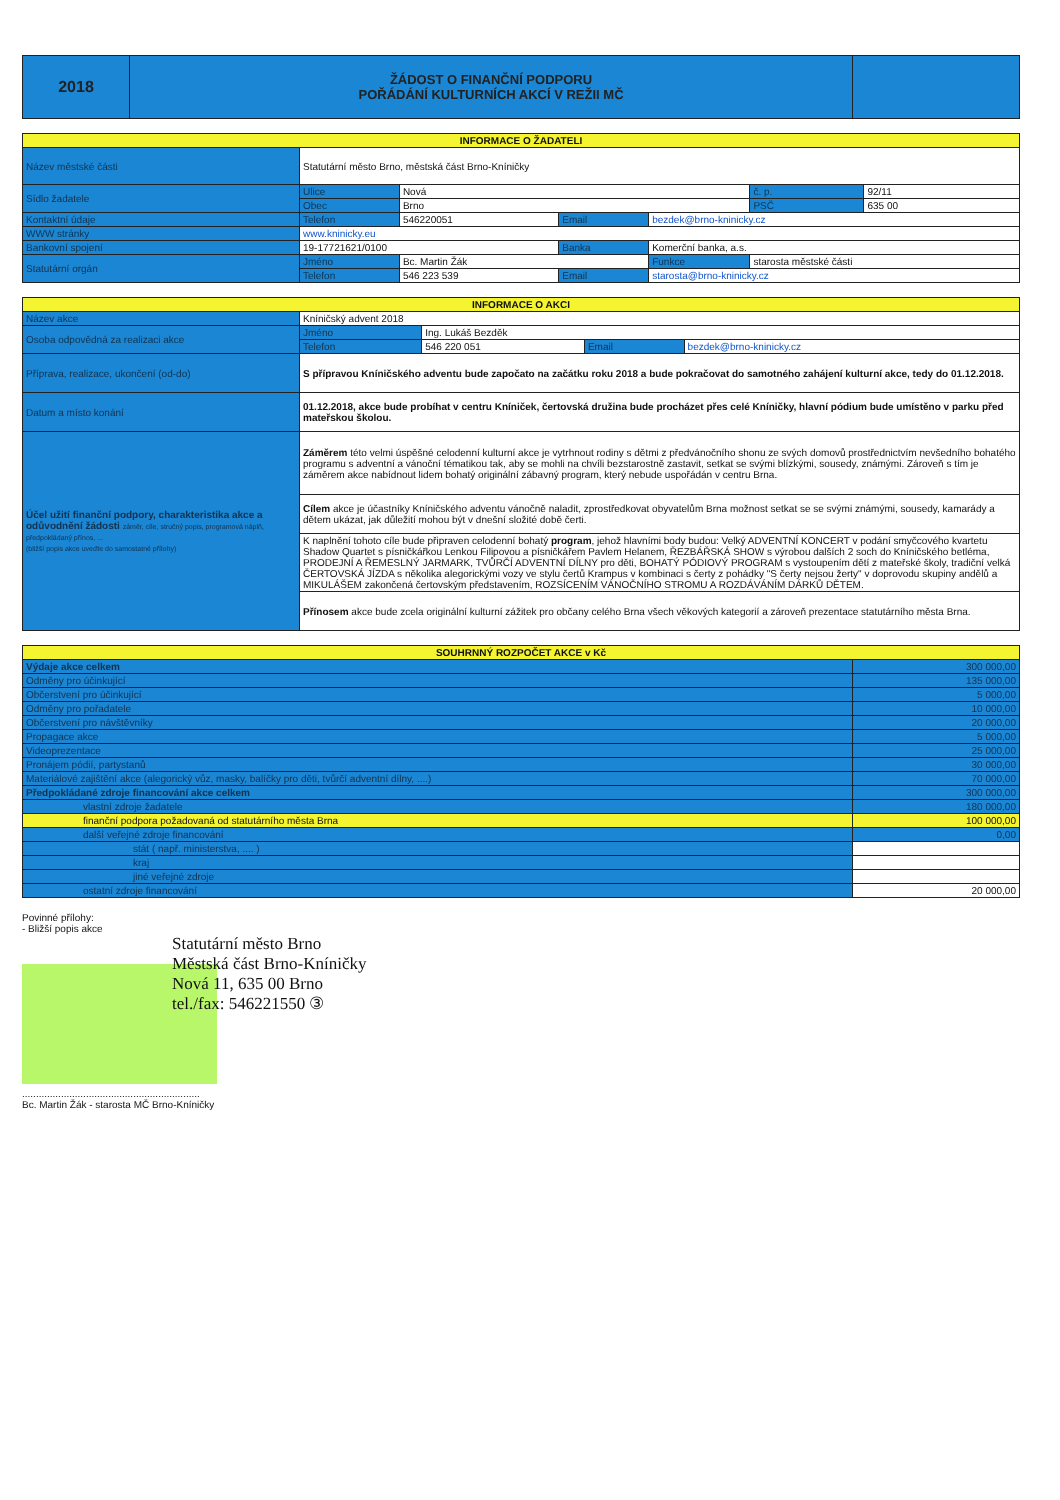| 2018 | ŽÁDOST O FINANČNÍ PODPORU POŘÁDÁNÍ KULTURNÍCH AKCÍ V REŽII MČ | |
| INFORMACE O ŽADATELI | | | | | | |
| Název městské části | Statutární město Brno, městská část Brno-Kníničky | | | | | |
| Sídlo žadatele | Ulice | Nová | | | č. p. | 92/11 |
| | Obec | Brno | | | PSČ | 635 00 |
| Kontaktní údaje | Telefon | 546220051 | Email | bezdek@brno-kninicky.cz | | |
| WWW stránky | www.kninicky.eu | | | | | |
| Bankovní spojení | 19-17721621/0100 | | Banka | Komerční banka, a.s. | | |
| Statutární orgán | Jméno | Bc. Martin Žák | | Funkce | starosta městské části | |
| | Telefon | 546 223 539 | Email | starosta@brno-kninicky.cz | | |
| INFORMACE O AKCI | | | | |
| Název akce | Kníničský advent 2018 | | | |
| Osoba odpovědná za realizaci akce | Jméno | Ing. Lukáš Bezděk | | |
| | Telefon | 546 220 051 | Email | bezdek@brno-kninicky.cz |
| Příprava, realizace, ukončení (od-do) | S přípravou Kníničského adventu bude započato na začátku roku 2018 a bude pokračovat do samotného zahájení kulturní akce, tedy do 01.12.2018. | | | |
| Datum a místo konání | 01.12.2018, akce bude probíhat v centru Kníniček, čertovská družina bude procházet přes celé Kníničky, hlavní pódium bude umístěno v parku před mateřskou školou. | | | |
| Účel užití finanční podpory, charakteristika akce a odůvodnění žádosti záměr, cíle, stručný popis, programová náplň, předpokládaný přínos, ... (bližší popis akce uveďte do samostatné přílohy) | Záměrem této velmi úspěšné celodenní kulturní akce je vytrhnout rodiny s dětmi z předvánočního shonu ze svých domovů prostřednictvím nevšedního bohatého programu s adventní a vánoční tématikou tak, aby se mohli na chvíli bezstarostně zastavit, setkat se svými blízkými, sousedy, známými. Zároveň s tím je záměrem akce nabídnout lidem bohatý originální zábavný program, který nebude uspořádán v centru Brna. | | | |
| | Cílem akce je účastníky Kníničského adventu vánočně naladit, zprostředkovat obyvatelům Brna možnost setkat se se svými známými, sousedy, kamarády a dětem ukázat, jak důležití mohou být v dnešní složité době čerti. | | | |
| | K naplnění tohoto cíle bude připraven celodenní bohatý program , jehož hlavními body budou: Velký ADVENTNÍ KONCERT v podání smyčcového kvartetu Shadow Quartet s písničkářkou Lenkou Filipovou a písničkářem Pavlem Helanem, ŘEZBÁŘSKÁ SHOW s výrobou dalších 2 soch do Kníničského betléma, PRODEJNÍ A ŘEMESLNÝ JARMARK, TVŮRČÍ ADVENTNÍ DÍLNY pro děti, BOHATÝ PÓDIOVÝ PROGRAM s vystoupením dětí z mateřské školy, tradiční velká ČERTOVSKÁ JÍZDA s několika alegorickými vozy ve stylu čertů Krampus v kombinaci s čerty z pohádky "S čerty nejsou žerty" v doprovodu skupiny andělů a MIKULÁŠEM zakončená čertovským představením, ROZSÍCENÍM VÁNOČNÍHO STROMU A ROZDÁVÁNÍM DÁRKŮ DĚTEM. | | | |
| | Přínosem akce bude zcela originální kulturní zážitek pro občany celého Brna všech věkových kategorií a zároveň prezentace statutárního města Brna. | | | |
| SOUHRNNÝ ROZPOČET AKCE v Kč | |
| Výdaje akce celkem | 300 000,00 |
| Odměny pro účinkující | 135 000,00 |
| Občerstvení pro účinkující | 5 000,00 |
| Odměny pro pořadatele | 10 000,00 |
| Občerstvení pro návštěvníky | 20 000,00 |
| Propagace akce | 5 000,00 |
| Videoprezentace | 25 000,00 |
| Pronájem pódií, partystanů | 30 000,00 |
| Materiálové zajištění akce (alegorický vůz, masky, balíčky pro děti, tvůrčí adventní dílny, ....) | 70 000,00 |
| Předpokládané zdroje financování akce celkem | 300 000,00 |
| vlastní zdroje žadatele | 180 000,00 |
| finanční podpora požadovaná od statutárního města Brna | 100 000,00 |
| další veřejné zdroje financování | 0,00 |
| stát ( např. ministerstva, .... ) | |
| kraj | |
| jiné veřejné zdroje | |
| ostatní zdroje financování | 20 000,00 |
Povinné přílohy:
- Bližší popis akce
Statutární město Brno
Městská část Brno-Kníničky
Nová 11, 635 00 Brno
tel./fax: 546221550 ③
................................................................
Bc. Martin Žák - starosta MČ Brno-Kníničky